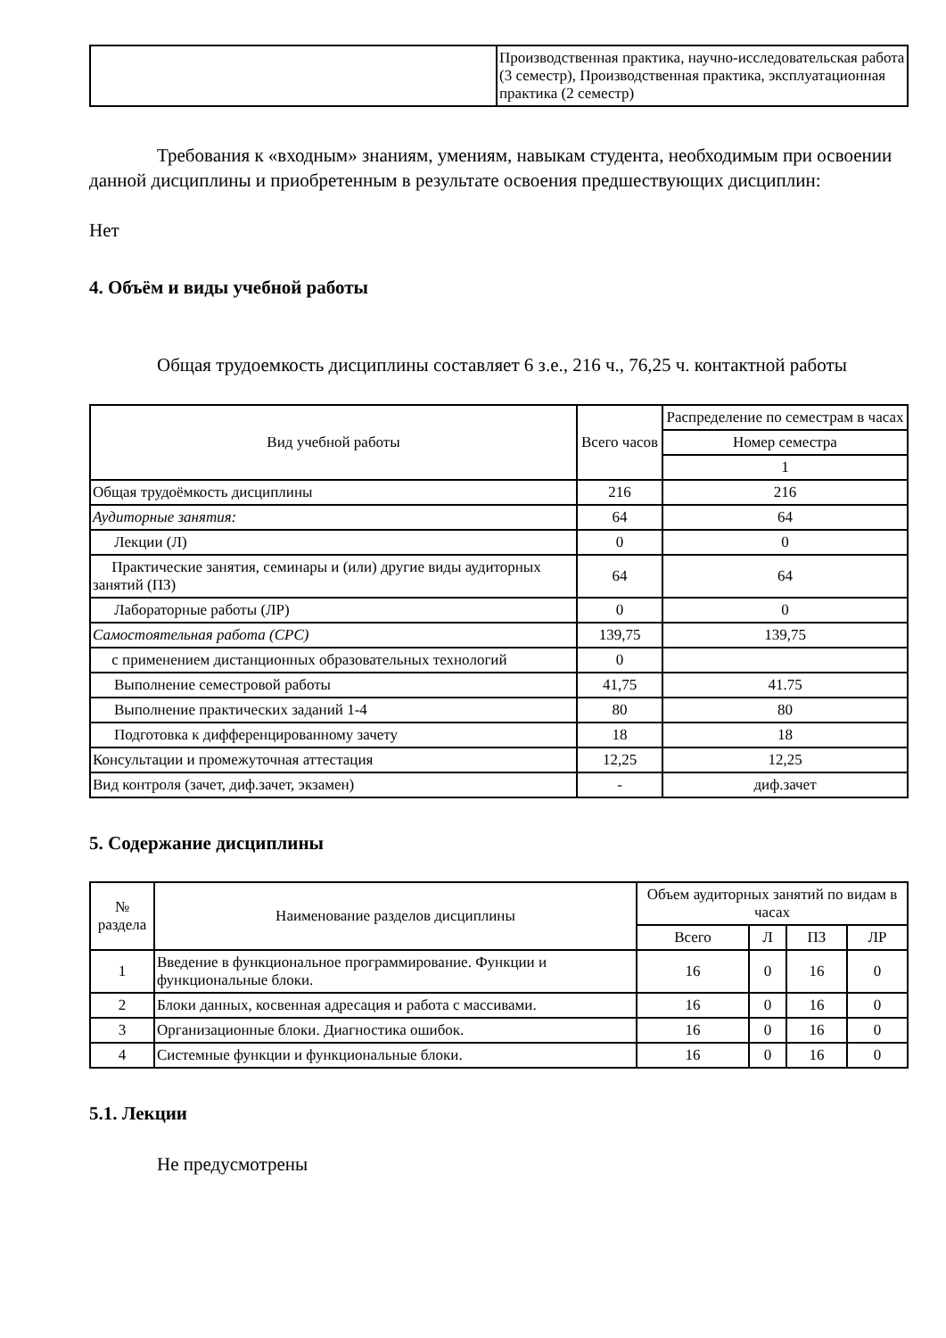| | Производственная практика, научно-исследовательская работа (3 семестр), Производственная практика, эксплуатационная практика (2 семестр) |
Требования к «входным» знаниям, умениям, навыкам студента, необходимым при освоении данной дисциплины и приобретенным в результате освоения предшествующих дисциплин:
Нет
4. Объём и виды учебной работы
Общая трудоемкость дисциплины составляет 6 з.е., 216 ч., 76,25 ч. контактной работы
| Вид учебной работы | Всего часов | Распределение по семестрам в часах |
| --- | --- | --- |
| | | Номер семестра |
| | | 1 |
| Общая трудоёмкость дисциплины | 216 | 216 |
| Аудиторные занятия: | 64 | 64 |
| Лекции (Л) | 0 | 0 |
| Практические занятия, семинары и (или) другие виды аудиторных занятий (ПЗ) | 64 | 64 |
| Лабораторные работы (ЛР) | 0 | 0 |
| Самостоятельная работа (СРС) | 139,75 | 139,75 |
| с применением дистанционных образовательных технологий | 0 | |
| Выполнение семестровой работы | 41,75 | 41.75 |
| Выполнение практических заданий 1-4 | 80 | 80 |
| Подготовка к дифференцированному зачету | 18 | 18 |
| Консультации и промежуточная аттестация | 12,25 | 12,25 |
| Вид контроля (зачет, диф.зачет, экзамен) | - | диф.зачет |
5. Содержание дисциплины
| № раздела | Наименование разделов дисциплины | Объем аудиторных занятий по видам в часах | | | |
| --- | --- | --- | --- | --- | --- |
| | | Всего | Л | ПЗ | ЛР |
| 1 | Введение в функциональное программирование. Функции и функциональные блоки. | 16 | 0 | 16 | 0 |
| 2 | Блоки данных, косвенная адресация и работа с массивами. | 16 | 0 | 16 | 0 |
| 3 | Организационные блоки. Диагностика ошибок. | 16 | 0 | 16 | 0 |
| 4 | Системные функции и функциональные блоки. | 16 | 0 | 16 | 0 |
5.1. Лекции
Не предусмотрены